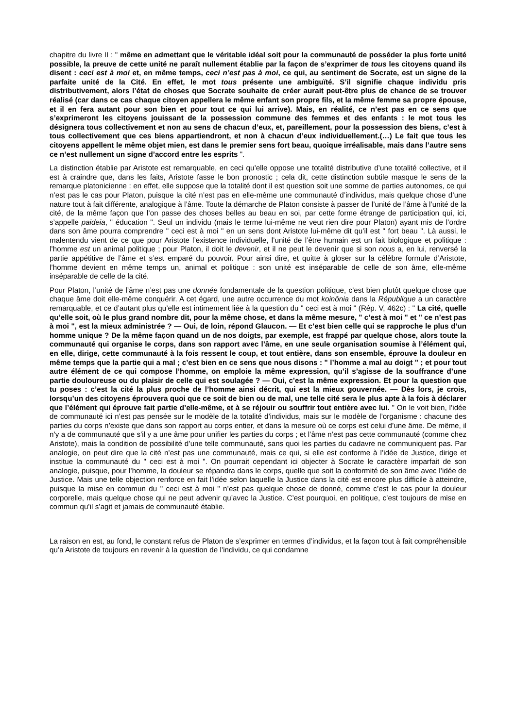chapitre du livre II : " même en admettant que le véritable idéal soit pour la communauté de posséder la plus forte unité possible, la preuve de cette unité ne paraît nullement établie par la façon de s’exprimer de tous les citoyens quand ils disent : ceci est à moi et, en même temps, ceci n’est pas à moi, ce qui, au sentiment de Socrate, est un signe de la parfaite unité de la Cité. En effet, le mot tous présente une ambiguïté. S’il signifie chaque individu pris distributivement, alors l’état de choses que Socrate souhaite de créer aurait peut-être plus de chance de se trouver réalisé (car dans ce cas chaque citoyen appellera le même enfant son propre fils, et la même femme sa propre épouse, et il en fera autant pour son bien et pour tout ce qui lui arrive). Mais, en réalité, ce n’est pas en ce sens que s’exprimeront les citoyens jouissant de la possession commune des femmes et des enfants : le mot tous les désignera tous collectivement et non au sens de chacun d’eux, et, pareillement, pour la possession des biens, c’est à tous collectivement que ces biens appartiendront, et non à chacun d’eux individuellement.(…) Le fait que tous les citoyens appellent le même objet mien, est dans le premier sens fort beau, quoique irréalisable, mais dans l’autre sens ce n’est nullement un signe d’accord entre les esprits ".
La distinction établie par Aristote est remarquable, en ceci qu’elle oppose une totalité distributive d’une totalité collective, et il est à craindre que, dans les faits, Aristote fasse le bon pronostic ; cela dit, cette distinction subtile masque le sens de la remarque platonicienne : en effet, elle suppose que la totalité dont il est question soit une somme de parties autonomes, ce qui n’est pas le cas pour Platon, puisque la cité n’est pas en elle-même une communauté d’individus, mais quelque chose d’une nature tout à fait différente, analogique à l’âme. Toute la démarche de Platon consiste à passer de l’unité de l’âme à l’unité de la cité, de la même façon que l’on passe des choses belles au beau en soi, par cette forme étrange de participation qui, ici, s’appelle paideia, " éducation ". Seul un individu (mais le terme lui-même ne veut rien dire pour Platon) ayant mis de l’ordre dans son âme pourra comprendre " ceci est à moi " en un sens dont Aristote lui-même dit qu’il est " fort beau ". Là aussi, le malentendu vient de ce que pour Aristote l’existence individuelle, l’unité de l’être humain est un fait biologique et politique : l’homme est un animal politique ; pour Platon, il doit le devenir, et il ne peut le devenir que si son nous a, en lui, renversé la partie appétitive de l’âme et s’est emparé du pouvoir. Pour ainsi dire, et quitte à gloser sur la célèbre formule d’Aristote, l’homme devient en même temps un, animal et politique : son unité est inséparable de celle de son âme, elle-même inséparable de celle de la cité.
Pour Platon, l’unité de l’âme n’est pas une donnée fondamentale de la question politique, c’est bien plutôt quelque chose que chaque âme doit elle-même conquérir. A cet égard, une autre occurrence du mot koinônia dans la République a un caractère remarquable, et ce d’autant plus qu’elle est intimement liée à la question du " ceci est à moi " (Rép. V, 462c) : " La cité, quelle qu’elle soit, où le plus grand nombre dit, pour la même chose, et dans la même mesure, " c’est à moi " et " ce n’est pas à moi ", est la mieux administrée ? — Oui, de loin, répond Glaucon. — Et c’est bien celle qui se rapproche le plus d’un homme unique ? De la même façon quand un de nos doigts, par exemple, est frappé par quelque chose, alors toute la communauté qui organise le corps, dans son rapport avec l’âme, en une seule organisation soumise à l’élément qui, en elle, dirige, cette communauté à la fois ressent le coup, et tout entière, dans son ensemble, éprouve la douleur en même temps que la partie qui a mal ; c’est bien en ce sens que nous disons : " l’homme a mal au doigt " ; et pour tout autre élément de ce qui compose l’homme, on emploie la même expression, qu’il s’agisse de la souffrance d’une partie douloureuse ou du plaisir de celle qui est soulagée ? — Oui, c’est la même expression. Et pour la question que tu poses : c’est la cité la plus proche de l’homme ainsi décrit, qui est la mieux gouvernée. — Dès lors, je crois, lorsqu’un des citoyens éprouvera quoi que ce soit de bien ou de mal, une telle cité sera le plus apte à la fois à déclarer que l’élément qui éprouve fait partie d’elle-même, et à se réjouir ou souffrir tout entière avec lui. " On le voit bien, l’idée de communauté ici n’est pas pensée sur le modèle de la totalité d’individus, mais sur le modèle de l’organisme : chacune des parties du corps n’existe que dans son rapport au corps entier, et dans la mesure où ce corps est celui d’une âme. De même, il n’y a de communauté que s’il y a une âme pour unifier les parties du corps ; et l’âme n’est pas cette communauté (comme chez Aristote), mais la condition de possibilité d’une telle communauté, sans quoi les parties du cadavre ne communiquent pas. Par analogie, on peut dire que la cité n’est pas une communauté, mais ce qui, si elle est conforme à l’idée de Justice, dirige et institue la communauté du " ceci est à moi ". On pourrait cependant ici objecter à Socrate le caractère imparfait de son analogie, puisque, pour l’homme, la douleur se répandra dans le corps, quelle que soit la conformité de son âme avec l’idée de Justice. Mais une telle objection renforce en fait l’idée selon laquelle la Justice dans la cité est encore plus difficile à atteindre, puisque la mise en commun du " ceci est à moi " n’est pas quelque chose de donné, comme c’est le cas pour la douleur corporelle, mais quelque chose qui ne peut advenir qu’avec la Justice. C’est pourquoi, en politique, c’est toujours de mise en commun qu’il s’agit et jamais de communauté établie.
La raison en est, au fond, le constant refus de Platon de s’exprimer en termes d’individus, et la façon tout à fait compréhensible qu’a Aristote de toujours en revenir à la question de l’individu, ce qui condamne